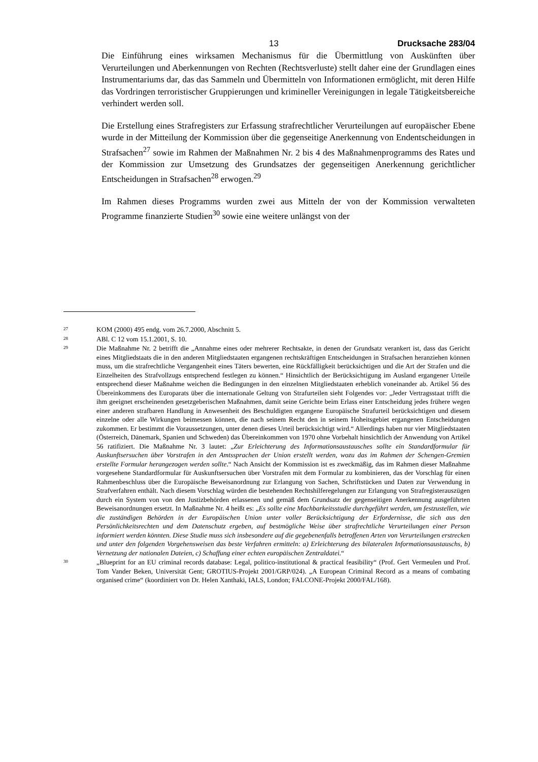13 Drucksache 283/04
Die Einführung eines wirksamen Mechanismus für die Übermittlung von Auskünften über Verurteilungen und Aberkennungen von Rechten (Rechtsverluste) stellt daher eine der Grundlagen eines Instrumentariums dar, das das Sammeln und Übermitteln von Informationen ermöglicht, mit deren Hilfe das Vordringen terroristischer Gruppierungen und krimineller Vereinigungen in legale Tätigkeitsbereiche verhindert werden soll.
Die Erstellung eines Strafregisters zur Erfassung strafrechtlicher Verurteilungen auf europäischer Ebene wurde in der Mitteilung der Kommission über die gegenseitige Anerkennung von Endentscheidungen in Strafsachen<sup>27</sup> sowie im Rahmen der Maßnahmen Nr. 2 bis 4 des Maßnahmenprogramms des Rates und der Kommission zur Umsetzung des Grundsatzes der gegenseitigen Anerkennung gerichtlicher Entscheidungen in Strafsachen<sup>28</sup> erwogen.<sup>29</sup>
Im Rahmen dieses Programms wurden zwei aus Mitteln der von der Kommission verwalteten Programme finanzierte Studien<sup>30</sup> sowie eine weitere unlängst von der
27 KOM (2000) 495 endg. vom 26.7.2000, Abschnitt 5.
28 ABl. C 12 vom 15.1.2001, S. 10.
29 Die Maßnahme Nr. 2 betrifft die „Annahme eines oder mehrerer Rechtsakte, in denen der Grundsatz verankert ist, dass das Gericht eines Mitgliedstaats die in den anderen Mitgliedstaaten ergangenen rechtskräftigen Entscheidungen in Strafsachen heranziehen können muss, um die strafrechtliche Vergangenheit eines Täters bewerten, eine Rückfälligkeit berücksichtigen und die Art der Strafen und die Einzelheiten des Strafvollzugs entsprechend festlegen zu können.“ Hinsichtlich der Berücksichtigung im Ausland ergangener Urteile entsprechend dieser Maßnahme weichen die Bedingungen in den einzelnen Mitgliedstaaten erheblich voneinander ab. Artikel 56 des Übereinkommens des Europarats über die internationale Geltung von Strafurteilen sieht Folgendes vor: „Jeder Vertragsstaat trifft die ihm geeignet erscheinenden gesetzgeberischen Maßnahmen, damit seine Gerichte beim Erlass einer Entscheidung jedes frühere wegen einer anderen strafbaren Handlung in Anwesenheit des Beschuldigten ergangene Europäische Strafurteil berücksichtigen und diesem einzelne oder alle Wirkungen beimessen können, die nach seinem Recht den in seinem Hoheitsgebiet ergangenen Entscheidungen zukommen. Er bestimmt die Voraussetzungen, unter denen dieses Urteil berücksichtigt wird.“ Allerdings haben nur vier Mitgliedstaaten (Österreich, Dänemark, Spanien und Schweden) das Übereinkommen von 1970 ohne Vorbehalt hinsichtlich der Anwendung von Artikel 56 ratifiziert. Die Maßnahme Nr. 3 lautet: „Zur Erleichterung des Informationsaustausches sollte ein Standardformular für Auskunftsersuchen über Vorstrafen in den Amtssprachen der Union erstellt werden, wozu das im Rahmen der Schengen-Gremien erstellte Formular herangezogen werden sollte.“ Nach Ansicht der Kommission ist es zweckmäßig, das im Rahmen dieser Maßnahme vorgesehene Standardformular für Auskunftsersuchen über Vorstrafen mit dem Formular zu kombinieren, das der Vorschlag für einen Rahmenbeschluss über die Europäische Beweisanordnung zur Erlangung von Sachen, Schriftstücken und Daten zur Verwendung in Strafverfahren enthält. Nach diesem Vorschlag würden die bestehenden Rechtshilferegelungen zur Erlangung von Strafregisterauszügen durch ein System von von den Justizbehörden erlassenen und gemäß dem Grundsatz der gegenseitigen Anerkennung ausgeführten Beweisanordnungen ersetzt. In Maßnahme Nr. 4 heißt es: „Es sollte eine Machbarkeitsstudie durchgeführt werden, um festzustellen, wie die zuständigen Behörden in der Europäischen Union unter voller Berücksichtigung der Erfordernisse, die sich aus den Persönlichkeitsrechten und dem Datenschutz ergeben, auf bestmögliche Weise über strafrechtliche Verurteilungen einer Person informiert werden könnten. Diese Studie muss sich insbesondere auf die gegebenenfalls betroffenen Arten von Verurteilungen erstrecken und unter den folgenden Vorgehensweisen das beste Verfahren ermitteln: a) Erleichterung des bilateralen Informationsaustauschs, b) Vernetzung der nationalen Dateien, c) Schaffung einer echten europäischen Zentraldatei.“
30 „Blueprint for an EU criminal records database: Legal, politico-institutional & practical feasibility“ (Prof. Gert Vermeulen und Prof. Tom Vander Beken, Universität Gent; GROTIUS-Projekt 2001/GRP/024). „A European Criminal Record as a means of combating organised crime“ (koordiniert von Dr. Helen Xanthaki, IALS, London; FALCONE-Projekt 2000/FAL/168).